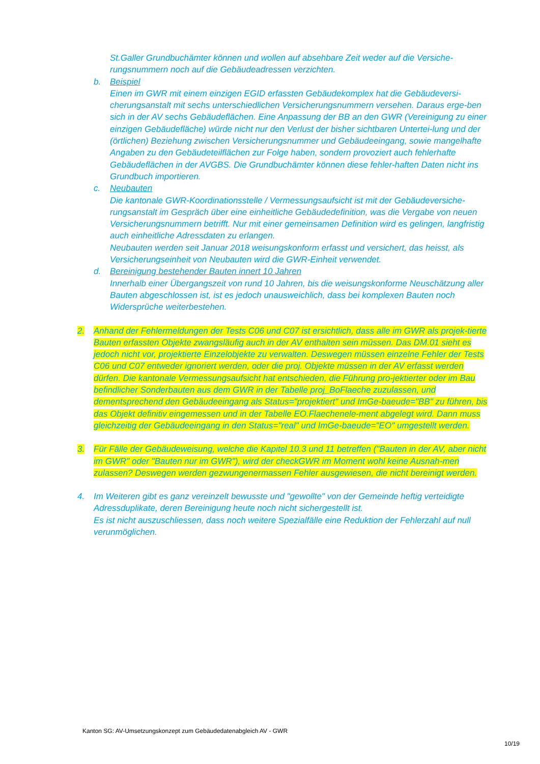St.Galler Grundbuchämter können und wollen auf absehbare Zeit weder auf die Versiche-
rungsnummern noch auf die Gebäudeadressen verzichten.
b. Beispiel
Einen im GWR mit einem einzigen EGID erfassten Gebäudekomplex hat die Gebäudeversi-cherungsanstalt mit sechs unterschiedlichen Versicherungsnummern versehen. Daraus erge-ben sich in der AV sechs Gebäudeflächen. Eine Anpassung der BB an den GWR (Vereinigung zu einer einzigen Gebäudefläche) würde nicht nur den Verlust der bisher sichtbaren Untertei-lung und der (örtlichen) Beziehung zwischen Versicherungsnummer und Gebäudeeingang, sowie mangelhafte Angaben zu den Gebäudeteilflächen zur Folge haben, sondern provoziert auch fehlerhafte Gebäudeflächen in der AVGBS. Die Grundbuchämter können diese fehler-haften Daten nicht ins Grundbuch importieren.
c. Neubauten
Die kantonale GWR-Koordinationsstelle / Vermessungsaufsicht ist mit der Gebäudeversiche-rungsanstalt im Gespräch über eine einheitliche Gebäudedefinition, was die Vergabe von neuen Versicherungsnummern betrifft. Nur mit einer gemeinsamen Definition wird es gelingen, langfristig auch einheitliche Adressdaten zu erlangen.
Neubauten werden seit Januar 2018 weisungskonform erfasst und versichert, das heisst, als Versicherungseinheit von Neubauten wird die GWR-Einheit verwendet.
d. Bereinigung bestehender Bauten innert 10 Jahren
Innerhalb einer Übergangszeit von rund 10 Jahren, bis die weisungskonforme Neuschätzung aller Bauten abgeschlossen ist, ist es jedoch unausweichlich, dass bei komplexen Bauten noch Widersprüche weiterbestehen.
2. Anhand der Fehlermeldungen der Tests C06 und C07 ist ersichtlich, dass alle im GWR als projek-tierte Bauten erfassten Objekte zwangsläufig auch in der AV enthalten sein müssen. Das DM.01 sieht es jedoch nicht vor, projektierte Einzelobjekte zu verwalten. Deswegen müssen einzelne Fehler der Tests C06 und C07 entweder ignoriert werden, oder die proj. Objekte müssen in der AV erfasst werden dürfen. Die kantonale Vermessungsaufsicht hat entschieden, die Führung pro-jektierter oder im Bau befindlicher Sonderbauten aus dem GWR in der Tabelle proj_BoFlaeche zuzulassen, und dementsprechend den Gebäudeeingang als Status="projektiert" und ImGe-baeude="BB" zu führen, bis das Objekt definitiv eingemessen und in der Tabelle EO.Flaechenele-ment abgelegt wird. Dann muss gleichzeitig der Gebäudeeingang in den Status="real" und ImGe-baeude="EO" umgestellt werden.
3. Für Fälle der Gebäudeweisung, welche die Kapitel 10.3 und 11 betreffen ("Bauten in der AV, aber nicht im GWR" oder "Bauten nur im GWR"), wird der checkGWR im Moment wohl keine Ausnah-men zulassen? Deswegen werden gezwungenermassen Fehler ausgewiesen, die nicht bereinigt werden.
4. Im Weiteren gibt es ganz vereinzelt bewusste und "gewollte" von der Gemeinde heftig verteidigte Adressduplikate, deren Bereinigung heute noch nicht sichergestellt ist.
Es ist nicht auszuschliessen, dass noch weitere Spezialfälle eine Reduktion der Fehlerzahl auf null verunmöglichen.
Kanton SG: AV-Umsetzungskonzept zum Gebäudedatenabgleich AV - GWR
10/19